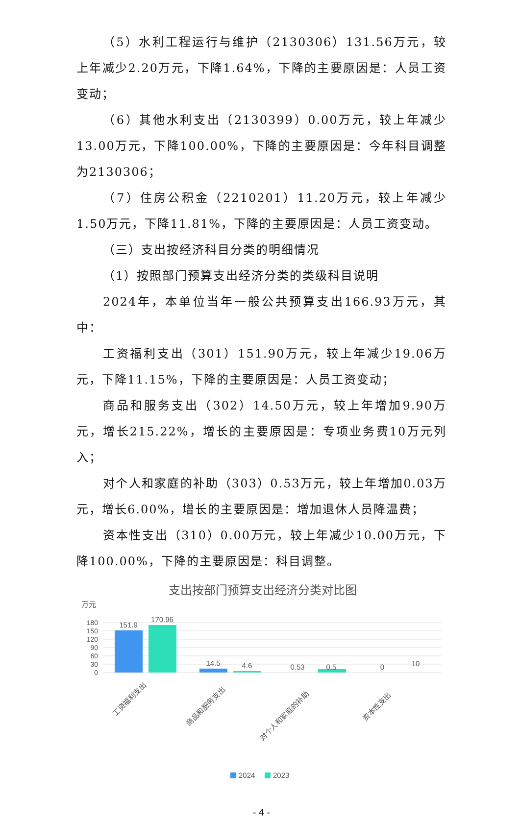（5）水利工程运行与维护（2130306）131.56万元，较上年减少2.20万元，下降1.64%，下降的主要原因是：人员工资变动；
（6）其他水利支出（2130399）0.00万元，较上年减少13.00万元，下降100.00%，下降的主要原因是：今年科目调整为2130306；
（7）住房公积金（2210201）11.20万元，较上年减少1.50万元，下降11.81%，下降的主要原因是：人员工资变动。
（三）支出按经济科目分类的明细情况
（1）按照部门预算支出经济分类的类级科目说明
2024年，本单位当年一般公共预算支出166.93万元，其中：
工资福利支出（301）151.90万元，较上年减少19.06万元，下降11.15%，下降的主要原因是：人员工资变动；
商品和服务支出（302）14.50万元，较上年增加9.90万元，增长215.22%，增长的主要原因是：专项业务费10万元列入；
对个人和家庭的补助（303）0.53万元，较上年增加0.03万元，增长6.00%，增长的主要原因是：增加退休人员降温费；
资本性支出（310）0.00万元，较上年减少10.00万元，下降100.00%，下降的主要原因是：科目调整。
支出按部门预算支出经济分类对比图
万元
180
150
120
90
60
30
0
151.9
170.96
14.5
4.6
0.53
0.5
0
10
工资福利支出
商品和服务支出
对个人和家庭的补助
资本性支出
2024
2023
- 4 -